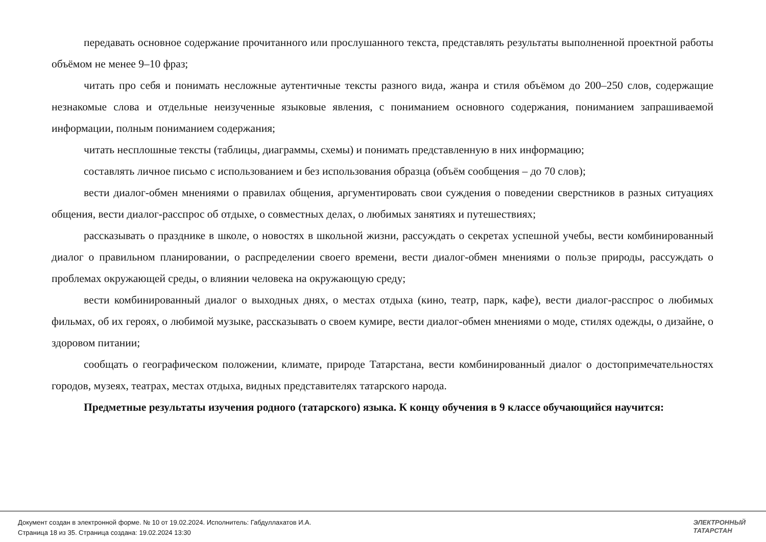передавать основное содержание прочитанного или прослушанного текста, представлять результаты выполненной проектной работы объёмом не менее 9–10 фраз;
читать про себя и понимать несложные аутентичные тексты разного вида, жанра и стиля объёмом до 200–250 слов, содержащие незнакомые слова и отдельные неизученные языковые явления, с пониманием основного содержания, пониманием запрашиваемой информации, полным пониманием содержания;
читать несплошные тексты (таблицы, диаграммы, схемы) и понимать представленную в них информацию;
составлять личное письмо с использованием и без использования образца (объём сообщения – до 70 слов);
вести диалог-обмен мнениями о правилах общения, аргументировать свои суждения о поведении сверстников в разных ситуациях общения, вести диалог-расспрос об отдыхе, о совместных делах, о любимых занятиях и путешествиях;
рассказывать о празднике в школе, о новостях в школьной жизни, рассуждать о секретах успешной учебы, вести комбинированный диалог о правильном планировании, о распределении своего времени, вести диалог-обмен мнениями о пользе природы, рассуждать о проблемах окружающей среды, о влиянии человека на окружающую среду;
вести комбинированный диалог о выходных днях, о местах отдыха (кино, театр, парк, кафе), вести диалог-расспрос о любимых фильмах, об их героях, о любимой музыке, рассказывать о своем кумире, вести диалог-обмен мнениями о моде, стилях одежды, о дизайне, о здоровом питании;
сообщать о географическом положении, климате, природе Татарстана, вести комбинированный диалог о достопримечательностях городов, музеях, театрах, местах отдыха, видных представителях татарского народа.
Предметные результаты изучения родного (татарского) языка. К концу обучения в 9 классе обучающийся научится:
Документ создан в электронной форме. № 10 от 19.02.2024. Исполнитель: Габдуллахатов И.А.
Страница 18 из 35. Страница создана: 19.02.2024 13:30
ЭЛЕКТРОННЫЙ
ТАТАРСТАН